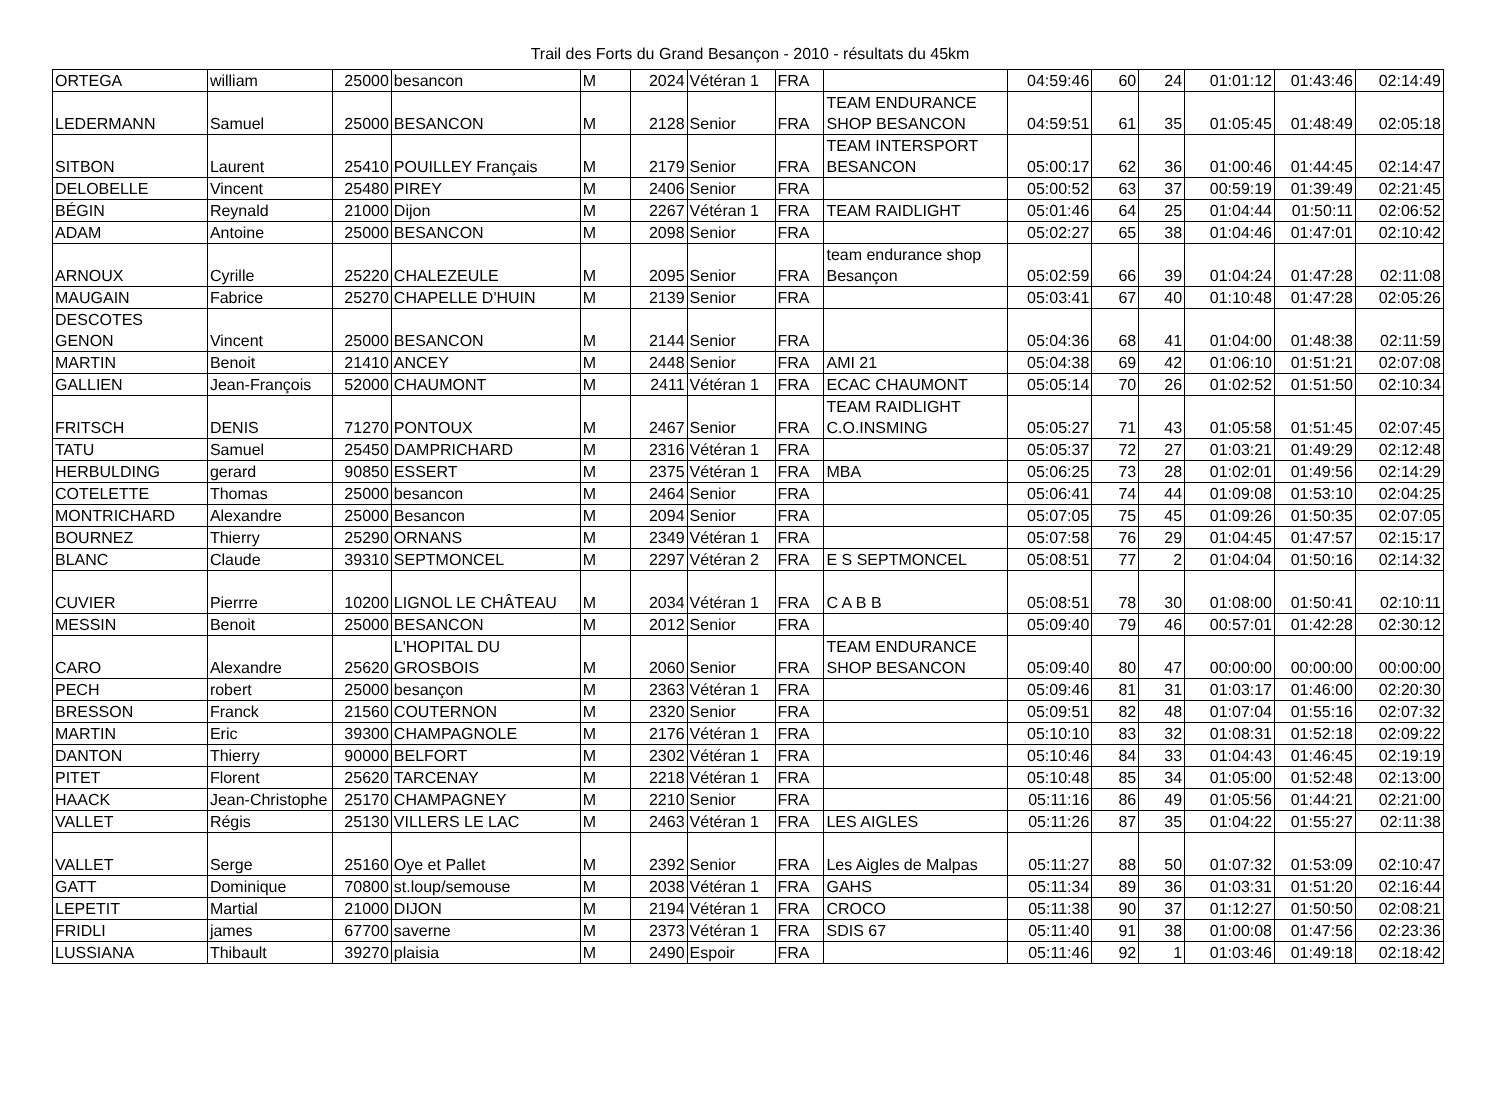Trail des Forts du Grand Besançon - 2010 - résultats du 45km
| ORTEGA | william | 25000 | besancon | M | 2024 | Vétéran 1 | FRA | | 04:59:46 | 60 | 24 | 01:01:12 | 01:43:46 | 02:14:49 |
| LEDERMANN | Samuel | 25000 | BESANCON | M | 2128 | Senior | FRA | TEAM ENDURANCE SHOP BESANCON | 04:59:51 | 61 | 35 | 01:05:45 | 01:48:49 | 02:05:18 |
| SITBON | Laurent | 25410 | POUILLEY Français | M | 2179 | Senior | FRA | TEAM INTERSPORT BESANCON | 05:00:17 | 62 | 36 | 01:00:46 | 01:44:45 | 02:14:47 |
| DELOBELLE | Vincent | 25480 | PIREY | M | 2406 | Senior | FRA | | 05:00:52 | 63 | 37 | 00:59:19 | 01:39:49 | 02:21:45 |
| BÉGIN | Reynald | 21000 | Dijon | M | 2267 | Vétéran 1 | FRA | TEAM RAIDLIGHT | 05:01:46 | 64 | 25 | 01:04:44 | 01:50:11 | 02:06:52 |
| ADAM | Antoine | 25000 | BESANCON | M | 2098 | Senior | FRA | | 05:02:27 | 65 | 38 | 01:04:46 | 01:47:01 | 02:10:42 |
| ARNOUX | Cyrille | 25220 | CHALEZEULE | M | 2095 | Senior | FRA | team endurance shop Besançon | 05:02:59 | 66 | 39 | 01:04:24 | 01:47:28 | 02:11:08 |
| MAUGAIN | Fabrice | 25270 | CHAPELLE D'HUIN | M | 2139 | Senior | FRA | | 05:03:41 | 67 | 40 | 01:10:48 | 01:47:28 | 02:05:26 |
| DESCOTES GENON | Vincent | 25000 | BESANCON | M | 2144 | Senior | FRA | | 05:04:36 | 68 | 41 | 01:04:00 | 01:48:38 | 02:11:59 |
| MARTIN | Benoit | 21410 | ANCEY | M | 2448 | Senior | FRA | AMI 21 | 05:04:38 | 69 | 42 | 01:06:10 | 01:51:21 | 02:07:08 |
| GALLIEN | Jean-François | 52000 | CHAUMONT | M | 2411 | Vétéran 1 | FRA | ECAC CHAUMONT | 05:05:14 | 70 | 26 | 01:02:52 | 01:51:50 | 02:10:34 |
| FRITSCH | DENIS | 71270 | PONTOUX | M | 2467 | Senior | FRA | TEAM RAIDLIGHT C.O.INSMING | 05:05:27 | 71 | 43 | 01:05:58 | 01:51:45 | 02:07:45 |
| TATU | Samuel | 25450 | DAMPRICHARD | M | 2316 | Vétéran 1 | FRA | | 05:05:37 | 72 | 27 | 01:03:21 | 01:49:29 | 02:12:48 |
| HERBULDING | gerard | 90850 | ESSERT | M | 2375 | Vétéran 1 | FRA | MBA | 05:06:25 | 73 | 28 | 01:02:01 | 01:49:56 | 02:14:29 |
| COTELETTE | Thomas | 25000 | besancon | M | 2464 | Senior | FRA | | 05:06:41 | 74 | 44 | 01:09:08 | 01:53:10 | 02:04:25 |
| MONTRICHARD | Alexandre | 25000 | Besancon | M | 2094 | Senior | FRA | | 05:07:05 | 75 | 45 | 01:09:26 | 01:50:35 | 02:07:05 |
| BOURNEZ | Thierry | 25290 | ORNANS | M | 2349 | Vétéran 1 | FRA | | 05:07:58 | 76 | 29 | 01:04:45 | 01:47:57 | 02:15:17 |
| BLANC | Claude | 39310 | SEPTMONCEL | M | 2297 | Vétéran 2 | FRA | E S SEPTMONCEL | 05:08:51 | 77 | 2 | 01:04:04 | 01:50:16 | 02:14:32 |
| CUVIER | Pierrre | 10200 | LIGNOL LE CHÂTEAU | M | 2034 | Vétéran 1 | FRA | C A B B | 05:08:51 | 78 | 30 | 01:08:00 | 01:50:41 | 02:10:11 |
| MESSIN | Benoit | 25000 | BESANCON | M | 2012 | Senior | FRA | | 05:09:40 | 79 | 46 | 00:57:01 | 01:42:28 | 02:30:12 |
| CARO | Alexandre | 25620 | L'HOPITAL DU GROSBOIS | M | 2060 | Senior | FRA | TEAM ENDURANCE SHOP BESANCON | 05:09:40 | 80 | 47 | 00:00:00 | 00:00:00 | 00:00:00 |
| PECH | robert | 25000 | besançon | M | 2363 | Vétéran 1 | FRA | | 05:09:46 | 81 | 31 | 01:03:17 | 01:46:00 | 02:20:30 |
| BRESSON | Franck | 21560 | COUTERNON | M | 2320 | Senior | FRA | | 05:09:51 | 82 | 48 | 01:07:04 | 01:55:16 | 02:07:32 |
| MARTIN | Eric | 39300 | CHAMPAGNOLE | M | 2176 | Vétéran 1 | FRA | | 05:10:10 | 83 | 32 | 01:08:31 | 01:52:18 | 02:09:22 |
| DANTON | Thierry | 90000 | BELFORT | M | 2302 | Vétéran 1 | FRA | | 05:10:46 | 84 | 33 | 01:04:43 | 01:46:45 | 02:19:19 |
| PITET | Florent | 25620 | TARCENAY | M | 2218 | Vétéran 1 | FRA | | 05:10:48 | 85 | 34 | 01:05:00 | 01:52:48 | 02:13:00 |
| HAACK | Jean-Christophe | 25170 | CHAMPAGNEY | M | 2210 | Senior | FRA | | 05:11:16 | 86 | 49 | 01:05:56 | 01:44:21 | 02:21:00 |
| VALLET | Régis | 25130 | VILLERS LE LAC | M | 2463 | Vétéran 1 | FRA | LES AIGLES | 05:11:26 | 87 | 35 | 01:04:22 | 01:55:27 | 02:11:38 |
| VALLET | Serge | 25160 | Oye et Pallet | M | 2392 | Senior | FRA | Les Aigles de Malpas | 05:11:27 | 88 | 50 | 01:07:32 | 01:53:09 | 02:10:47 |
| GATT | Dominique | 70800 | st.loup/semouse | M | 2038 | Vétéran 1 | FRA | GAHS | 05:11:34 | 89 | 36 | 01:03:31 | 01:51:20 | 02:16:44 |
| LEPETIT | Martial | 21000 | DIJON | M | 2194 | Vétéran 1 | FRA | CROCO | 05:11:38 | 90 | 37 | 01:12:27 | 01:50:50 | 02:08:21 |
| FRIDLI | james | 67700 | saverne | M | 2373 | Vétéran 1 | FRA | SDIS 67 | 05:11:40 | 91 | 38 | 01:00:08 | 01:47:56 | 02:23:36 |
| LUSSIANA | Thibault | 39270 | plaisia | M | 2490 | Espoir | FRA | | 05:11:46 | 92 | 1 | 01:03:46 | 01:49:18 | 02:18:42 |